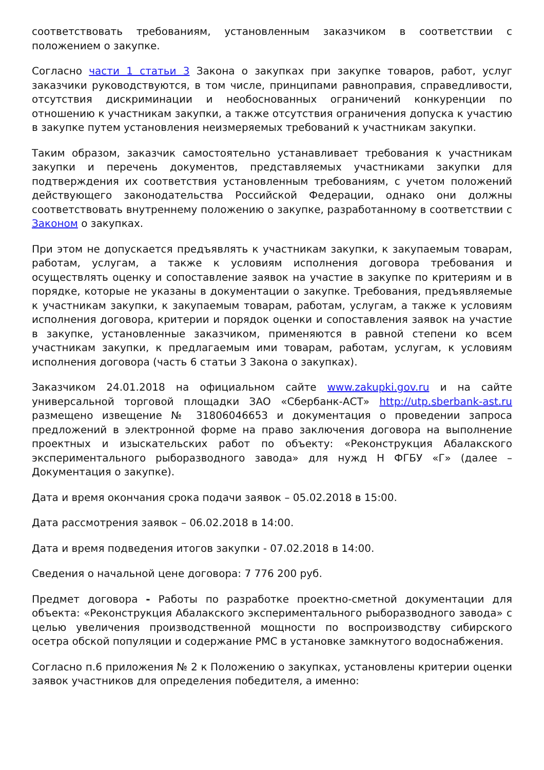соответствовать требованиям, установленным заказчиком в соответствии с положением о закупке.
Согласно части 1 статьи 3 Закона о закупках при закупке товаров, работ, услуг заказчики руководствуются, в том числе, принципами равноправия, справедливости, отсутствия дискриминации и необоснованных ограничений конкуренции по отношению к участникам закупки, а также отсутствия ограничения допуска к участию в закупке путем установления неизмеряемых требований к участникам закупки.
Таким образом, заказчик самостоятельно устанавливает требования к участникам закупки и перечень документов, представляемых участниками закупки для подтверждения их соответствия установленным требованиям, с учетом положений действующего законодательства Российской Федерации, однако они должны соответствовать внутреннему положению о закупке, разработанному в соответствии с Законом о закупках.
При этом не допускается предъявлять к участникам закупки, к закупаемым товарам, работам, услугам, а также к условиям исполнения договора требования и осуществлять оценку и сопоставление заявок на участие в закупке по критериям и в порядке, которые не указаны в документации о закупке. Требования, предъявляемые к участникам закупки, к закупаемым товарам, работам, услугам, а также к условиям исполнения договора, критерии и порядок оценки и сопоставления заявок на участие в закупке, установленные заказчиком, применяются в равной степени ко всем участникам закупки, к предлагаемым ими товарам, работам, услугам, к условиям исполнения договора (часть 6 статьи 3 Закона о закупках).
Заказчиком 24.01.2018 на официальном сайте www.zakupki.gov.ru и на сайте универсальной торговой площадки ЗАО «Сбербанк-АСТ» http://utp.sberbank-ast.ru размещено извещение № 31806046653 и документация о проведении запроса предложений в электронной форме на право заключения договора на выполнение проектных и изыскательских работ по объекту: «Реконструкция Абалакского экспериментального рыборазводного завода» для нужд Н ФГБУ «Г» (далее – Документация о закупке).
Дата и время окончания срока подачи заявок – 05.02.2018 в 15:00.
Дата рассмотрения заявок – 06.02.2018 в 14:00.
Дата и время подведения итогов закупки - 07.02.2018 в 14:00.
Сведения о начальной цене договора: 7 776 200 руб.
Предмет договора - Работы по разработке проектно-сметной документации для объекта: «Реконструкция Абалакского экспериментального рыборазводного завода» с целью увеличения производственной мощности по воспроизводству сибирского осетра обской популяции и содержание РМС в установке замкнутого водоснабжения.
Согласно п.6 приложения № 2 к Положению о закупках, установлены критерии оценки заявок участников для определения победителя, а именно: